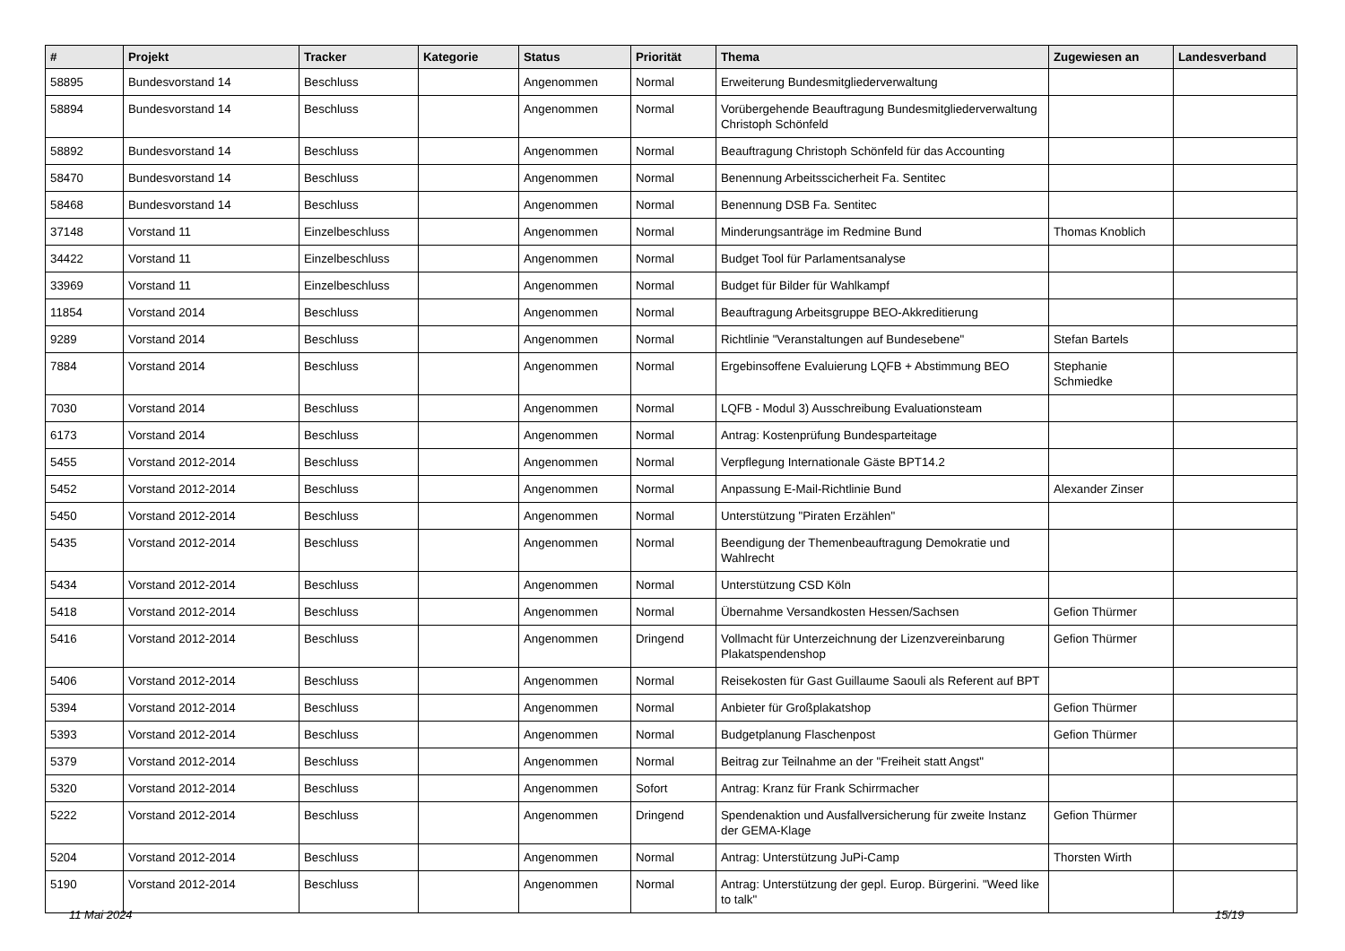| # | Projekt | Tracker | Kategorie | Status | Priorität | Thema | Zugewiesen an | Landesverband |
| --- | --- | --- | --- | --- | --- | --- | --- | --- |
| 58895 | Bundesvorstand 14 | Beschluss | | Angenommen | Normal | Erweiterung Bundesmitgliederverwaltung | | |
| 58894 | Bundesvorstand 14 | Beschluss | | Angenommen | Normal | Vorübergehende Beauftragung Bundesmitgliederverwaltung Christoph Schönfeld | | |
| 58892 | Bundesvorstand 14 | Beschluss | | Angenommen | Normal | Beauftragung Christoph Schönfeld für das Accounting | | |
| 58470 | Bundesvorstand 14 | Beschluss | | Angenommen | Normal | Benennung Arbeitsscicherheit Fa. Sentitec | | |
| 58468 | Bundesvorstand 14 | Beschluss | | Angenommen | Normal | Benennung DSB Fa. Sentitec | | |
| 37148 | Vorstand 11 | Einzelbeschluss | | Angenommen | Normal | Minderungsanträge im Redmine Bund | Thomas Knoblich | |
| 34422 | Vorstand 11 | Einzelbeschluss | | Angenommen | Normal | Budget Tool für Parlamentsanalyse | | |
| 33969 | Vorstand 11 | Einzelbeschluss | | Angenommen | Normal | Budget für Bilder für Wahlkampf | | |
| 11854 | Vorstand 2014 | Beschluss | | Angenommen | Normal | Beauftragung Arbeitsgruppe BEO-Akkreditierung | | |
| 9289 | Vorstand 2014 | Beschluss | | Angenommen | Normal | Richtlinie "Veranstaltungen auf Bundesebene" | Stefan Bartels | |
| 7884 | Vorstand 2014 | Beschluss | | Angenommen | Normal | Ergebinsoffene Evaluierung LQFB + Abstimmung BEO | Stephanie Schmiedke | |
| 7030 | Vorstand 2014 | Beschluss | | Angenommen | Normal | LQFB - Modul 3) Ausschreibung Evaluationsteam | | |
| 6173 | Vorstand 2014 | Beschluss | | Angenommen | Normal | Antrag: Kostenprüfung Bundesparteitage | | |
| 5455 | Vorstand 2012-2014 | Beschluss | | Angenommen | Normal | Verpflegung Internationale Gäste BPT14.2 | | |
| 5452 | Vorstand 2012-2014 | Beschluss | | Angenommen | Normal | Anpassung E-Mail-Richtlinie Bund | Alexander Zinser | |
| 5450 | Vorstand 2012-2014 | Beschluss | | Angenommen | Normal | Unterstützung "Piraten Erzählen" | | |
| 5435 | Vorstand 2012-2014 | Beschluss | | Angenommen | Normal | Beendigung der Themenbeauftragung Demokratie und Wahlrecht | | |
| 5434 | Vorstand 2012-2014 | Beschluss | | Angenommen | Normal | Unterstützung CSD Köln | | |
| 5418 | Vorstand 2012-2014 | Beschluss | | Angenommen | Normal | Übernahme Versandkosten Hessen/Sachsen | Gefion Thürmer | |
| 5416 | Vorstand 2012-2014 | Beschluss | | Angenommen | Dringend | Vollmacht für Unterzeichnung der Lizenzvereinbarung Plakatspendenshop | Gefion Thürmer | |
| 5406 | Vorstand 2012-2014 | Beschluss | | Angenommen | Normal | Reisekosten für Gast Guillaume Saouli als Referent auf BPT | | |
| 5394 | Vorstand 2012-2014 | Beschluss | | Angenommen | Normal | Anbieter für Großplakatshop | Gefion Thürmer | |
| 5393 | Vorstand 2012-2014 | Beschluss | | Angenommen | Normal | Budgetplanung Flaschenpost | Gefion Thürmer | |
| 5379 | Vorstand 2012-2014 | Beschluss | | Angenommen | Normal | Beitrag zur Teilnahme an der "Freiheit statt Angst" | | |
| 5320 | Vorstand 2012-2014 | Beschluss | | Angenommen | Sofort | Antrag: Kranz für Frank Schirrmacher | | |
| 5222 | Vorstand 2012-2014 | Beschluss | | Angenommen | Dringend | Spendenaktion und Ausfallversicherung für zweite Instanz der GEMA-Klage | Gefion Thürmer | |
| 5204 | Vorstand 2012-2014 | Beschluss | | Angenommen | Normal | Antrag: Unterstützung JuPi-Camp | Thorsten Wirth | |
| 5190 | Vorstand 2012-2014 | Beschluss | | Angenommen | Normal | Antrag: Unterstützung der gepl. Europ. Bürgerini. "Weed like to talk" | | |
11 Mai 2024 15/19